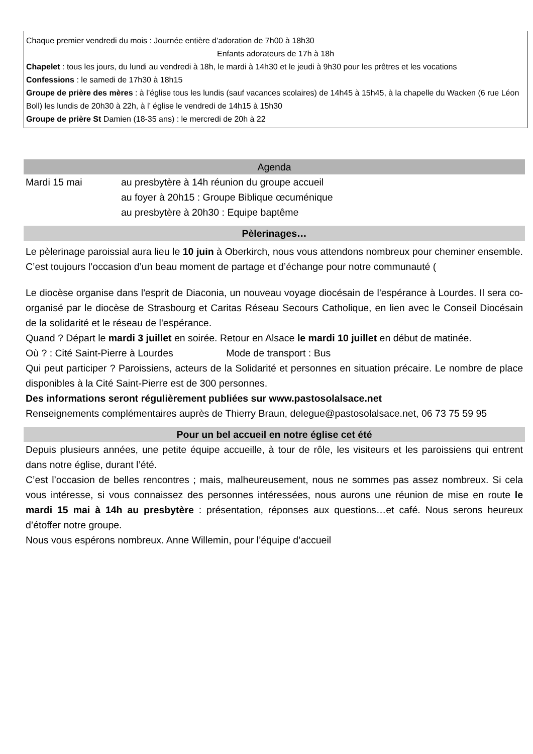Chaque premier vendredi du mois : Journée entière d’adoration de 7h00 à 18h30
Enfants adorateurs de 17h à 18h
Chapelet : tous les jours, du lundi au vendredi à 18h, le mardi à 14h30 et le jeudi à 9h30 pour les prêtres et les vocations
Confessions : le samedi de 17h30 à 18h15
Groupe de prière des mères : à l’église tous les lundis (sauf vacances scolaires) de 14h45 à 15h45, à la chapelle du Wacken (6 rue Léon Boll) les lundis de 20h30 à 22h, à l’ église le vendredi de 14h15 à 15h30
Groupe de prière St Damien (18-35 ans) : le mercredi de 20h à 22
Agenda
Mardi 15 mai au presbytère à 14h réunion du groupe accueil
au foyer à 20h15 : Groupe Biblique œcuménique
au presbytère à 20h30 : Equipe baptême
Pèlerinages…
Le pèlerinage paroissial aura lieu le 10 juin à Oberkirch, nous vous attendons nombreux pour cheminer ensemble. C’est toujours l’occasion d’un beau moment de partage et d’échange pour notre communauté (
Le diocèse organise dans l'esprit de Diaconia, un nouveau voyage diocésain de l'espérance à Lourdes. Il sera co-organisé par le diocèse de Strasbourg et Caritas Réseau Secours Catholique, en lien avec le Conseil Diocésain de la solidarité et le réseau de l'espérance.
Quand ? Départ le mardi 3 juillet en soirée. Retour en Alsace le mardi 10 juillet en début de matinée.
Où ? : Cité Saint-Pierre à Lourdes Mode de transport : Bus
Qui peut participer ? Paroissiens, acteurs de la Solidarité et personnes en situation précaire. Le nombre de place disponibles à la Cité Saint-Pierre est de 300 personnes.
Des informations seront régulièrement publiées sur www.pastosolalsace.net
Renseignements complémentaires auprès de Thierry Braun, delegue@pastosolalsace.net, 06 73 75 59 95
Pour un bel accueil en notre église cet été
Depuis plusieurs années, une petite équipe accueille, à tour de rôle, les visiteurs et les paroissiens qui entrent dans notre église, durant l’été.
C’est l’occasion de belles rencontres ; mais, malheureusement, nous ne sommes pas assez nombreux. Si cela vous intéresse, si vous connaissez des personnes intéressées, nous aurons une réunion de mise en route le mardi 15 mai à 14h au presbytère : présentation, réponses aux questions…et café. Nous serons heureux d’étoffer notre groupe.
Nous vous espérons nombreux. Anne Willemin, pour l’équipe d’accueil